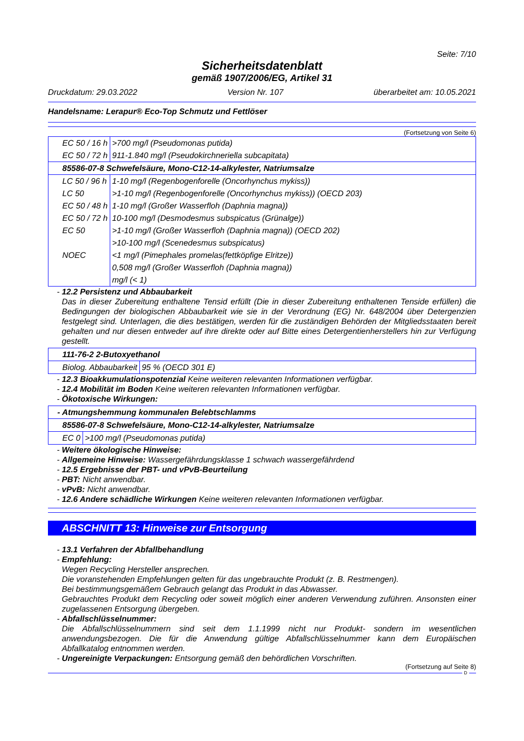Seite: 7/10
Sicherheitsdatenblatt
gemäß 1907/2006/EG, Artikel 31
Druckdatum: 29.03.2022 Version Nr. 107 überarbeitet am: 10.05.2021
Handelsname: Lerapur® Eco-Top Schmutz und Fettlöser
(Fortsetzung von Seite 6)
| EC 50 / 16 h | >700 mg/l (Pseudomonas putida) |
| EC 50 / 72 h | 911-1.840 mg/l (Pseudokirchneriella subcapitata) |
| 85586-07-8 Schwefelsäure, Mono-C12-14-alkylester, Natriumsalze | |
| LC 50 / 96 h | 1-10 mg/l (Regenbogenforelle (Oncorhynchus mykiss)) |
| LC 50 | >1-10 mg/l (Regenbogenforelle (Oncorhynchus mykiss)) (OECD 203) |
| EC 50 / 48 h | 1-10 mg/l (Großer Wasserfloh (Daphnia magna)) |
| EC 50 / 72 h | 10-100 mg/l (Desmodesmus subspicatus (Grünalge)) |
| EC 50 | >1-10 mg/l (Großer Wasserfloh (Daphnia magna)) (OECD 202) >10-100 mg/l (Scenedesmus subspicatus) |
| NOEC | <1 mg/l (Pimephales promelas(fettköpfige Elritze)) 0,508 mg/l (Großer Wasserfloh (Daphnia magna)) mg/l (< 1) |
- 12.2 Persistenz und Abbaubarkeit
Das in dieser Zubereitung enthaltene Tensid erfüllt (Die in dieser Zubereitung enthaltenen Tenside erfüllen) die Bedingungen der biologischen Abbaubarkeit wie sie in der Verordnung (EG) Nr. 648/2004 über Detergenzien festgelegt sind. Unterlagen, die dies bestätigen, werden für die zuständigen Behörden der Mitgliedsstaaten bereit gehalten und nur diesen entweder auf ihre direkte oder auf Bitte eines Detergentienherstellers hin zur Verfügung gestellt.
| 111-76-2 2-Butoxyethanol | |
| Biolog. Abbaubarkeit | 95 % (OECD 301 E) |
- 12.3 Bioakkumulationspotenzial Keine weiteren relevanten Informationen verfügbar.
- 12.4 Mobilität im Boden Keine weiteren relevanten Informationen verfügbar.
- Ökotoxische Wirkungen:
| - Atmungshemmung kommunalen Belebtschlamms | |
| 85586-07-8 Schwefelsäure, Mono-C12-14-alkylester, Natriumsalze | |
| EC 0 | >100 mg/l (Pseudomonas putida) |
- Weitere ökologische Hinweise:
- Allgemeine Hinweise: Wassergefährdungsklasse 1 schwach wassergefährdend
- 12.5 Ergebnisse der PBT- und vPvB-Beurteilung
- PBT: Nicht anwendbar.
- vPvB: Nicht anwendbar.
- 12.6 Andere schädliche Wirkungen Keine weiteren relevanten Informationen verfügbar.
ABSCHNITT 13: Hinweise zur Entsorgung
- 13.1 Verfahren der Abfallbehandlung
- Empfehlung:
Wegen Recycling Hersteller ansprechen.
Die voranstehenden Empfehlungen gelten für das ungebrauchte Produkt (z. B. Restmengen).
Bei bestimmungsgemäßem Gebrauch gelangt das Produkt in das Abwasser.
Gebrauchtes Produkt dem Recycling oder soweit möglich einer anderen Verwendung zuführen. Ansonsten einer zugelassenen Entsorgung übergeben.
- Abfallschlüsselnummer:
Die Abfallschlüsselnummern sind seit dem 1.1.1999 nicht nur Produkt- sondern im wesentlichen anwendungsbezogen. Die für die Anwendung gültige Abfallschlüsselnummer kann dem Europäischen Abfallkatalog entnommen werden.
- Ungereinigte Verpackungen: Entsorgung gemäß den behördlichen Vorschriften.
(Fortsetzung auf Seite 8)
D